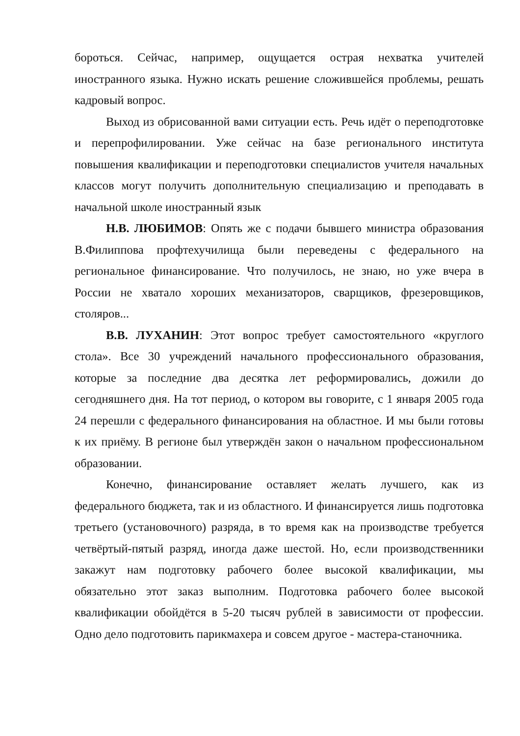бороться. Сейчас, например, ощущается острая нехватка учителей иностранного языка. Нужно искать решение сложившейся проблемы, решать кадровый вопрос.
Выход из обрисованной вами ситуации есть. Речь идёт о переподготовке и перепрофилировании. Уже сейчас на базе регионального института повышения квалификации и переподготовки специалистов учителя начальных классов могут получить дополнительную специализацию и преподавать в начальной школе иностранный язык
Н.В. ЛЮБИМОВ: Опять же с подачи бывшего министра образования В.Филиппова профтехучилища были переведены с федерального на региональное финансирование. Что получилось, не знаю, но уже вчера в России не хватало хороших механизаторов, сварщиков, фрезеровщиков, столяров...
В.В. ЛУХАНИН: Этот вопрос требует самостоятельного «круглого стола». Все 30 учреждений начального профессионального образования, которые за последние два десятка лет реформировались, дожили до сегодняшнего дня. На тот период, о котором вы говорите, с 1 января 2005 года 24 перешли с федерального финансирования на областное. И мы были готовы к их приёму. В регионе был утверждён закон о начальном профессиональном образовании.
Конечно, финансирование оставляет желать лучшего, как из федерального бюджета, так и из областного. И финансируется лишь подготовка третьего (установочного) разряда, в то время как на производстве требуется четвёртый-пятый разряд, иногда даже шестой. Но, если производственники закажут нам подготовку рабочего более высокой квалификации, мы обязательно этот заказ выполним. Подготовка рабочего более высокой квалификации обойдётся в 5-20 тысяч рублей в зависимости от профессии. Одно дело подготовить парикмахера и совсем другое - мастера-станочника.